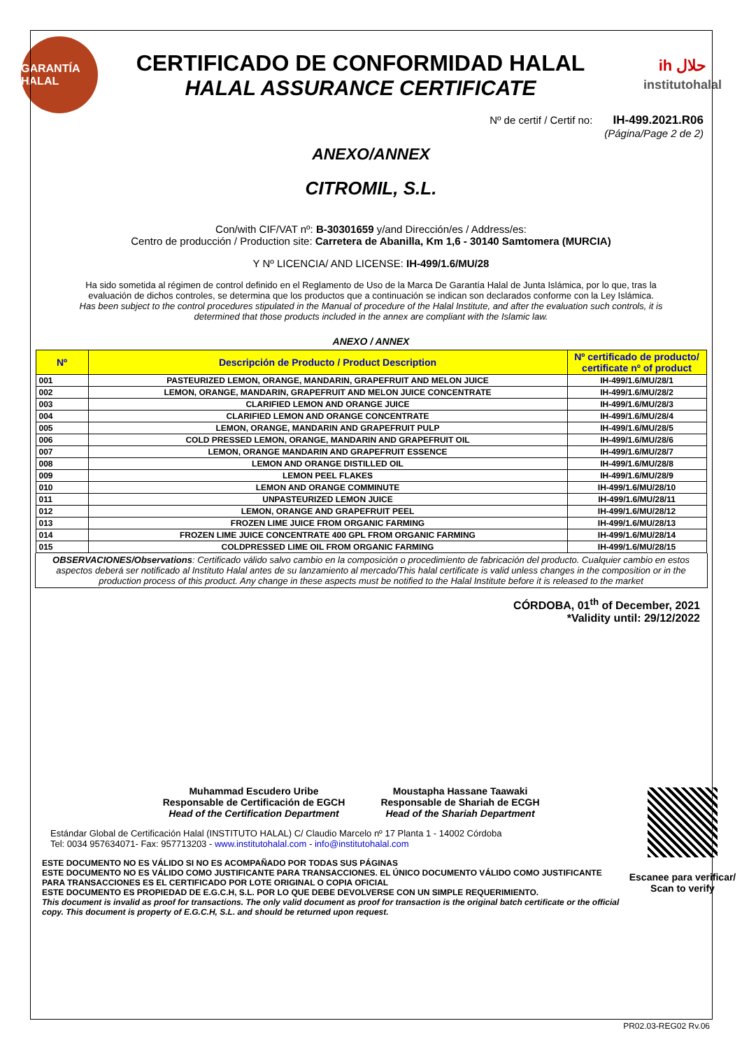GARANTÍA HALAL
CERTIFICADO DE CONFORMIDAD HALAL
HALAL ASSURANCE CERTIFICATE
ih حلال
institutohalal
Nº de certif / Certif no: IH-499.2021.R06
(Página/Page 2 de 2)
ANEXO/ANNEX
CITROMIL, S.L.
Con/with CIF/VAT nº: B-30301659 y/and Dirección/es / Address/es:
Centro de producción / Production site: Carretera de Abanilla, Km 1,6 - 30140 Samtomera (MURCIA)
Y Nº LICENCIA/ AND LICENSE: IH-499/1.6/MU/28
Ha sido sometida al régimen de control definido en el Reglamento de Uso de la Marca De Garantía Halal de Junta Islámica, por lo que, tras la evaluación de dichos controles, se determina que los productos que a continuación se indican son declarados conforme con la Ley Islámica.
Has been subject to the control procedures stipulated in the Manual of procedure of the Halal Institute, and after the evaluation such controls, it is determined that those products included in the annex are compliant with the Islamic law.
ANEXO / ANNEX
| Nº | Descripción de Producto / Product Description | Nº certificado de producto/ certificate nº of product |
| --- | --- | --- |
| 001 | PASTEURIZED LEMON, ORANGE, MANDARIN, GRAPEFRUIT AND MELON JUICE | IH-499/1.6/MU/28/1 |
| 002 | LEMON, ORANGE, MANDARIN, GRAPEFRUIT AND MELON JUICE CONCENTRATE | IH-499/1.6/MU/28/2 |
| 003 | CLARIFIED LEMON AND ORANGE JUICE | IH-499/1.6/MU/28/3 |
| 004 | CLARIFIED LEMON AND ORANGE CONCENTRATE | IH-499/1.6/MU/28/4 |
| 005 | LEMON, ORANGE, MANDARIN AND GRAPEFRUIT PULP | IH-499/1.6/MU/28/5 |
| 006 | COLD PRESSED LEMON, ORANGE, MANDARIN AND GRAPEFRUIT OIL | IH-499/1.6/MU/28/6 |
| 007 | LEMON, ORANGE MANDARIN AND GRAPEFRUIT ESSENCE | IH-499/1.6/MU/28/7 |
| 008 | LEMON AND ORANGE DISTILLED OIL | IH-499/1.6/MU/28/8 |
| 009 | LEMON PEEL FLAKES | IH-499/1.6/MU/28/9 |
| 010 | LEMON AND ORANGE COMMINUTE | IH-499/1.6/MU/28/10 |
| 011 | UNPASTEURIZED LEMON JUICE | IH-499/1.6/MU/28/11 |
| 012 | LEMON, ORANGE AND GRAPEFRUIT PEEL | IH-499/1.6/MU/28/12 |
| 013 | FROZEN LIME JUICE FROM ORGANIC FARMING | IH-499/1.6/MU/28/13 |
| 014 | FROZEN LIME JUICE CONCENTRATE 400 GPL FROM ORGANIC FARMING | IH-499/1.6/MU/28/14 |
| 015 | COLDPRESSED LIME OIL FROM ORGANIC FARMING | IH-499/1.6/MU/28/15 |
OBSERVACIONES/Observations: Certificado válido salvo cambio en la composición o procedimiento de fabricación del producto. Cualquier cambio en estos aspectos deberá ser notificado al Instituto Halal antes de su lanzamiento al mercado/This halal certificate is valid unless changes in the composition or in the production process of this product. Any change in these aspects must be notified to the Halal Institute before it is released to the market
CÓRDOBA, 01<sup>th</sup> of December, 2021
*Validity until: 29/12/2022
Muhammad Escudero Uribe
Responsable de Certificación de EGCH
Head of the Certification Department
Moustapha Hassane Taawaki
Responsable de Shariah de ECGH
Head of the Shariah Department
Estándar Global de Certificación Halal (INSTITUTO HALAL) C/ Claudio Marcelo nº 17 Planta 1 - 14002 Córdoba
Tel: 0034 957634071- Fax: 957713203 - www.institutohalal.com - info@institutohalal.com
ESTE DOCUMENTO NO ES VÁLIDO SI NO ES ACOMPAÑADO POR TODAS SUS PÁGINAS
ESTE DOCUMENTO NO ES VÁLIDO COMO JUSTIFICANTE PARA TRANSACCIONES. EL ÚNICO DOCUMENTO VÁLIDO COMO JUSTIFICANTE PARA TRANSACCIONES ES EL CERTIFICADO POR LOTE ORIGINAL O COPIA OFICIAL
ESTE DOCUMENTO ES PROPIEDAD DE E.G.C.H, S.L. POR LO QUE DEBE DEVOLVERSE CON UN SIMPLE REQUERIMIENTO.
This document is invalid as proof for transactions. The only valid document as proof for transaction is the original batch certificate or the official copy. This document is property of E.G.C.H, S.L. and should be returned upon request.
Escanee para verificar/
Scan to verify
PR02.03-REG02 Rv.06